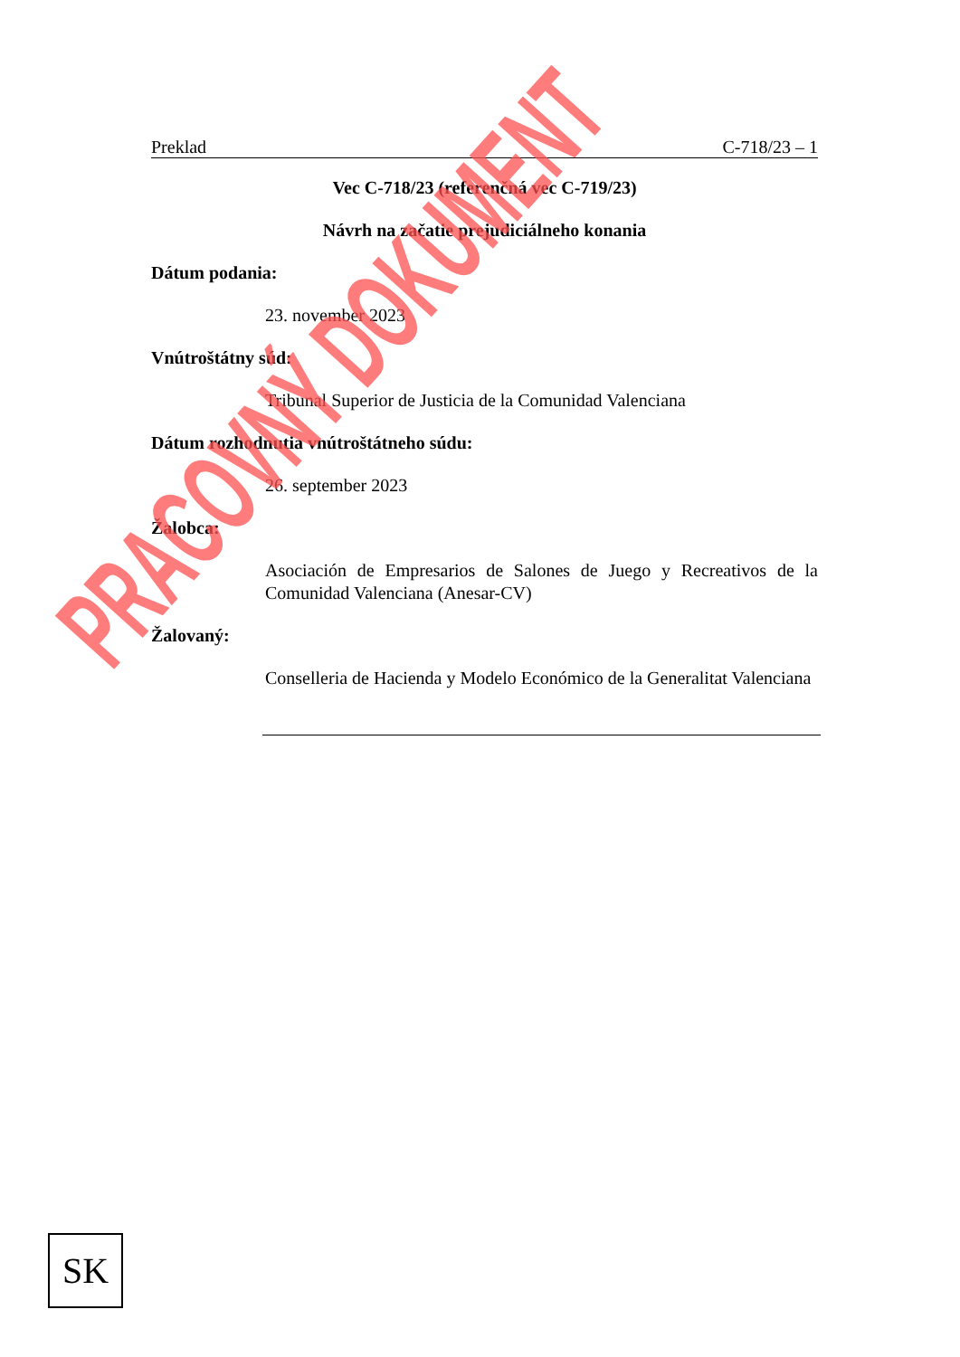Preklad C-718/23 – 1
Vec C-718/23 (referenčná vec C-719/23)
Návrh na začatie prejudiciálneho konania
Dátum podania:
23. november 2023
Vnútroštátny súd:
Tribunal Superior de Justicia de la Comunidad Valenciana
Dátum rozhodnutia vnútroštátneho súdu:
26. september 2023
Žalobca:
Asociación de Empresarios de Salones de Juego y Recreativos de la Comunidad Valenciana (Anesar-CV)
Žalovaný:
Conselleria de Hacienda y Modelo Económico de la Generalitat Valenciana
SK
PRACOVNÝ DOKUMENT